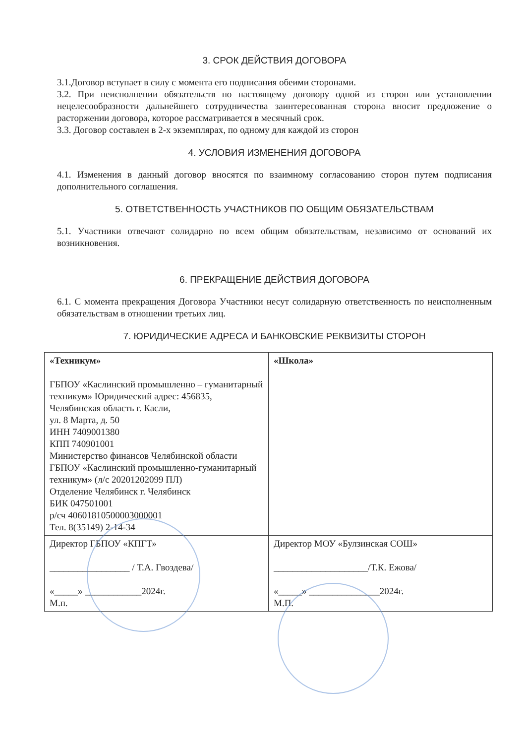3. СРОК ДЕЙСТВИЯ ДОГОВОРА
3.1.Договор вступает в силу с момента его подписания обеими сторонами.
3.2. При неисполнении обязательств по настоящему договору одной из сторон или установлении нецелесообразности дальнейшего сотрудничества заинтересованная сторона вносит предложение о расторжении договора, которое рассматривается в месячный срок.
3.3. Договор составлен в 2-х экземплярах, по одному для каждой из сторон
4. УСЛОВИЯ ИЗМЕНЕНИЯ ДОГОВОРА
4.1. Изменения в данный договор вносятся по взаимному согласованию сторон путем подписания дополнительного соглашения.
5. ОТВЕТСТВЕННОСТЬ УЧАСТНИКОВ ПО ОБЩИМ ОБЯЗАТЕЛЬСТВАМ
5.1. Участники отвечают солидарно по всем общим обязательствам, независимо от оснований их возникновения.
6. ПРЕКРАЩЕНИЕ ДЕЙСТВИЯ ДОГОВОРА
6.1. С момента прекращения Договора Участники несут солидарную ответственность по неисполненным обязательствам в отношении третьих лиц.
7. ЮРИДИЧЕСКИЕ АДРЕСА И БАНКОВСКИЕ РЕКВИЗИТЫ СТОРОН
| «Техникум» ГБПОУ «Каслинский промышленно – гуманитарный техникум» Юридический адрес: 456835, Челябинская область г. Касли, ул. 8 Марта, д. 50 ИНН 7409001380 КПП 740901001 Министерство финансов Челябинской области ГБПОУ «Каслинский промышленно-гуманитарный техникум» (л/с 20201202099 ПЛ) Отделение Челябинск г. Челябинск БИК 047501001 р/сч 40601810500003000001 Тел. 8(35149) 2-14-34 | «Школа» |
| Директор ГБПОУ «КПГТ» _________________ / Т.А. Гвоздева/ «_____» ____________2024г. М.п. | Директор МОУ «Булзинская СОШ» ____________________/Т.К. Ежова/ «_____» _______________2024г. М.П. |